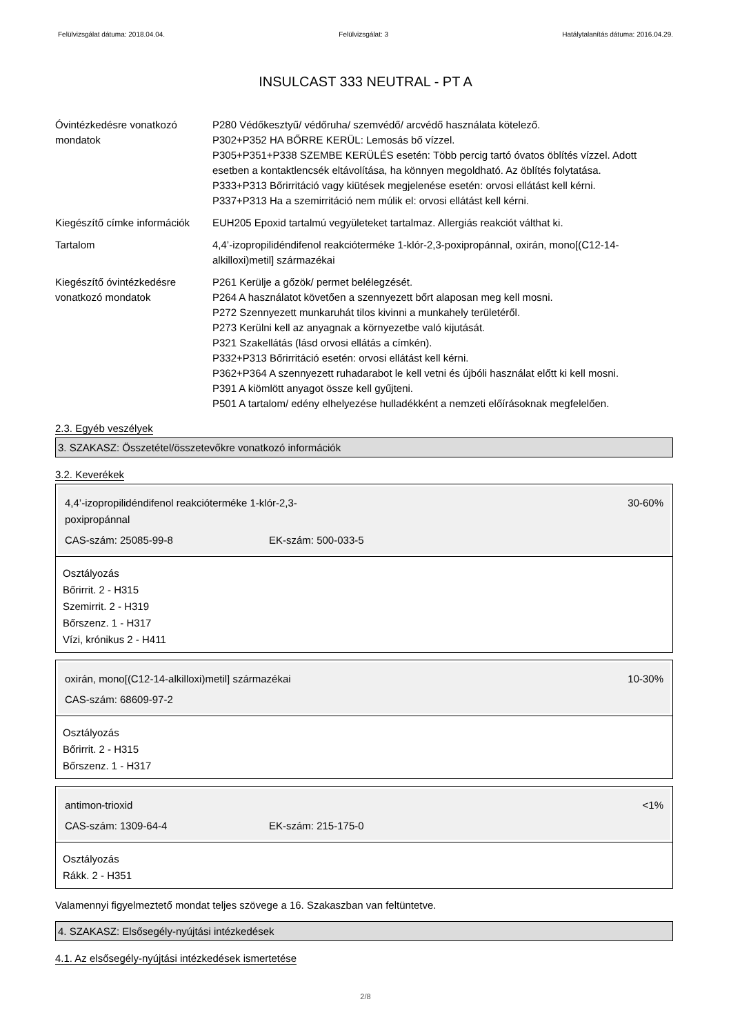Felülvizsgálat dátuma: 2018.04.04. Felülvizsgálat: 3 Hatálytalanítás dátuma: 2016.04.29.
INSULCAST 333 NEUTRAL - PT A
Óvintézkedésre vonatkozó mondatok
P280 Védőkesztyű/ védőruha/ szemvédő/ arcvédő használata kötelező.
P302+P352 HA BŐRRE KERÜL: Lemosás bő vízzel.
P305+P351+P338 SZEMBE KERÜLÉS esetén: Több percig tartó óvatos öblítés vízzel. Adott esetben a kontaktlencsék eltávolítása, ha könnyen megoldható. Az öblítés folytatása.
P333+P313 Bőrirritáció vagy kiütések megjelenése esetén: orvosi ellátást kell kérni.
P337+P313 Ha a szemirritáció nem múlik el: orvosi ellátást kell kérni.
Kiegészítő címke információk
EUH205 Epoxid tartalmú vegyületeket tartalmaz. Allergiás reakciót válthat ki.
Tartalom 4,4’-izopropilidéndifenol reakcióterméke 1-klór-2,3-poxipropánnal, oxirán, mono[(C12-14-alkilloxi)metil] származékai
Kiegészítő óvintézkedésre vonatkozó mondatok
P261 Kerülje a gőzök/ permet belélegzését.
P264 A használatot követően a szennyezett bőrt alaposan meg kell mosni.
P272 Szennyezett munkaruhát tilos kivinni a munkahely területéről.
P273 Kerülni kell az anyagnak a környezetbe való kijutását.
P321 Szakellátás (lásd orvosi ellátás a címkén).
P332+P313 Bőrirritáció esetén: orvosi ellátást kell kérni.
P362+P364 A szennyezett ruhadarabot le kell vetni és újbóli használat előtt ki kell mosni.
P391 A kiömlött anyagot össze kell gyűjteni.
P501 A tartalom/ edény elhelyezése hulladékként a nemzeti előírásoknak megfelelően.
2.3. Egyéb veszélyek
3. SZAKASZ: Összetétel/összetevőkre vonatkozó információk
3.2. Keverékek
4,4’-izopropilidéndifenol reakcióterméke 1-klór-2,3-poxipropánnal 30-60%
CAS-szám: 25085-99-8 EK-szám: 500-033-5
Osztályozás
Bőrirrit. 2 - H315
Szemirrit. 2 - H319
Bőrszenz. 1 - H317
Vízi, krónikus 2 - H411
oxirán, mono[(C12-14-alkilloxi)metil] származékai 10-30%
CAS-szám: 68609-97-2
Osztályozás
Bőrirrit. 2 - H315
Bőrszenz. 1 - H317
antimon-trioxid <1%
CAS-szám: 1309-64-4 EK-szám: 215-175-0
Osztályozás
Rákk. 2 - H351
Valamennyi figyelmeztető mondat teljes szövege a 16. Szakaszban van feltüntetve.
4. SZAKASZ: Elsősegély-nyújtási intézkedések
4.1. Az elsősegély-nyújtási intézkedések ismertetése
2/8